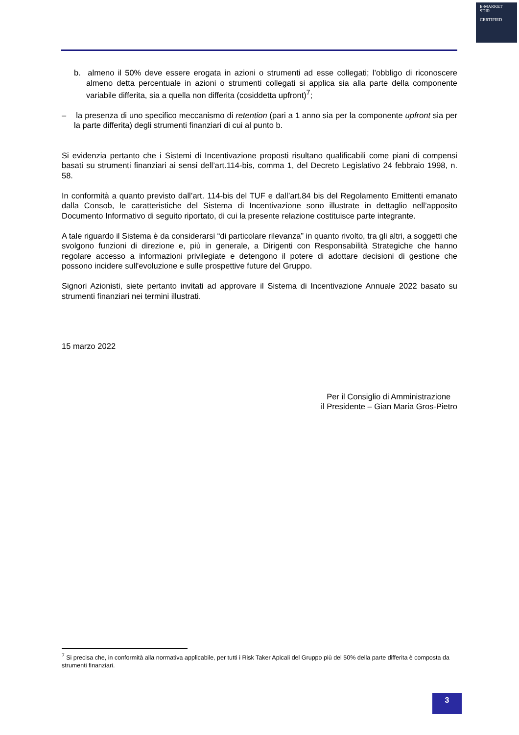E-MARKET
SDIR
CERTIFIED
b. almeno il 50% deve essere erogata in azioni o strumenti ad esse collegati; l’obbligo di riconoscere almeno detta percentuale in azioni o strumenti collegati si applica sia alla parte della componente variabile differita, sia a quella non differita (cosiddetta upfront)<sup>7</sup>;
– la presenza di uno specifico meccanismo di retention (pari a 1 anno sia per la componente upfront sia per la parte differita) degli strumenti finanziari di cui al punto b.
Si evidenzia pertanto che i Sistemi di Incentivazione proposti risultano qualificabili come piani di compensi basati su strumenti finanziari ai sensi dell’art.114-bis, comma 1, del Decreto Legislativo 24 febbraio 1998, n. 58.
In conformità a quanto previsto dall’art. 114-bis del TUF e dall’art.84 bis del Regolamento Emittenti emanato dalla Consob, le caratteristiche del Sistema di Incentivazione sono illustrate in dettaglio nell’apposito Documento Informativo di seguito riportato, di cui la presente relazione costituisce parte integrante.
A tale riguardo il Sistema è da considerarsi “di particolare rilevanza” in quanto rivolto, tra gli altri, a soggetti che svolgono funzioni di direzione e, più in generale, a Dirigenti con Responsabilità Strategiche che hanno regolare accesso a informazioni privilegiate e detengono il potere di adottare decisioni di gestione che possono incidere sull'evoluzione e sulle prospettive future del Gruppo.
Signori Azionisti, siete pertanto invitati ad approvare il Sistema di Incentivazione Annuale 2022 basato su strumenti finanziari nei termini illustrati.
15 marzo 2022
Per il Consiglio di Amministrazione
il Presidente – Gian Maria Gros-Pietro
<sup>7</sup> Si precisa che, in conformità alla normativa applicabile, per tutti i Risk Taker Apicali del Gruppo più del 50% della parte differita è composta da strumenti finanziari.
3